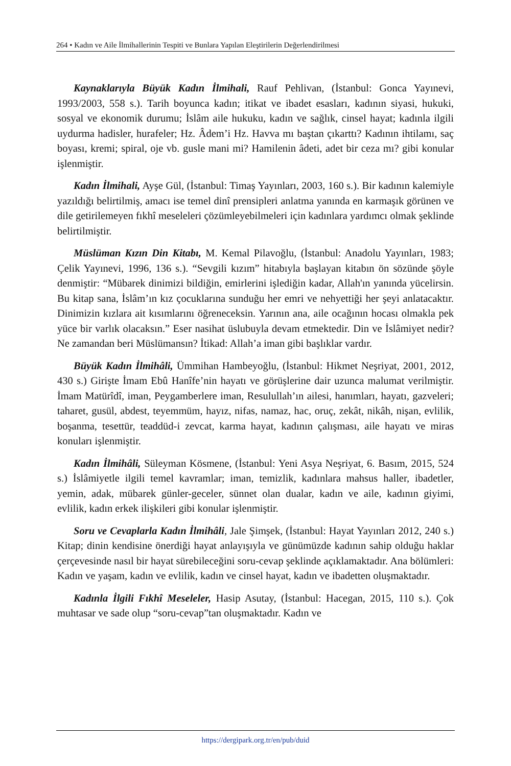264 • Kadın ve Aile İlmihallerinin Tespiti ve Bunlara Yapılan Eleştirilerin Değerlendirilmesi
Kaynaklarıyla Büyük Kadın İlmihali, Rauf Pehlivan, (İstanbul: Gonca Yayınevi, 1993/2003, 558 s.). Tarih boyunca kadın; itikat ve ibadet esasları, kadının siyasi, hukuki, sosyal ve ekonomik durumu; İslâm aile hukuku, kadın ve sağlık, cinsel hayat; kadınla ilgili uydurma hadisler, hurafeler; Hz. Âdem’i Hz. Havva mı baştan çıkarttı? Kadının ihtilamı, saç boyası, kremi; spiral, oje vb. gusle mani mi? Hamilenin âdeti, adet bir ceza mı? gibi konular işlenmiştir.
Kadın İlmihali, Ayşe Gül, (İstanbul: Timaş Yayınları, 2003, 160 s.). Bir kadının kalemiyle yazıldığı belirtilmiş, amacı ise temel dinî prensipleri anlatma yanında en karmaşık görünen ve dile getirilemeyen fıkhî meseleleri çözümleyebilmeleri için kadınlara yardımcı olmak şeklinde belirtilmiştir.
Müslüman Kızın Din Kitabı, M. Kemal Pilavoğlu, (İstanbul: Anadolu Yayınları, 1983; Çelik Yayınevi, 1996, 136 s.). “Sevgili kızım” hitabıyla başlayan kitabın ön sözünde şöyle denmiştir: “Mübarek dinimizi bildiğin, emirlerini işlediğin kadar, Allah'ın yanında yücelirsin. Bu kitap sana, İslâm’ın kız çocuklarına sunduğu her emri ve nehyettiği her şeyi anlatacaktır. Dinimizin kızlara ait kısımlarını öğreneceksin. Yarının ana, aile ocağının hocası olmakla pek yüce bir varlık olacaksın.” Eser nasihat üslubuyla devam etmektedir. Din ve İslâmiyet nedir? Ne zamandan beri Müslümansın? İtikad: Allah’a iman gibi başlıklar vardır.
Büyük Kadın İlmihâli, Ümmihan Hambeyoğlu, (İstanbul: Hikmet Neşriyat, 2001, 2012, 430 s.) Girişte İmam Ebû Hanîfe’nin hayatı ve görüşlerine dair uzunca malumat verilmiştir. İmam Matürîdî, iman, Peygamberlere iman, Resulullah’ın ailesi, hanımları, hayatı, gazveleri; taharet, gusül, abdest, teyemmüm, hayız, nifas, namaz, hac, oruç, zekât, nikâh, nişan, evlilik, boşanma, tesettür, teaddüd-i zevcat, karma hayat, kadının çalışması, aile hayatı ve miras konuları işlenmiştir.
Kadın İlmihâli, Süleyman Kösmene, (İstanbul: Yeni Asya Neşriyat, 6. Basım, 2015, 524 s.) İslâmiyetle ilgili temel kavramlar; iman, temizlik, kadınlara mahsus haller, ibadetler, yemin, adak, mübarek günler-geceler, sünnet olan dualar, kadın ve aile, kadının giyimi, evlilik, kadın erkek ilişkileri gibi konular işlenmiştir.
Soru ve Cevaplarla Kadın İlmihâli, Jale Şimşek, (İstanbul: Hayat Yayınları 2012, 240 s.) Kitap; dinin kendisine önerdiği hayat anlayışıyla ve günümüzde kadının sahip olduğu haklar çerçevesinde nasıl bir hayat sürebileceğini soru-cevap şeklinde açıklamaktadır. Ana bölümleri: Kadın ve yaşam, kadın ve evlilik, kadın ve cinsel hayat, kadın ve ibadetten oluşmaktadır.
Kadınla İlgili Fıkhî Meseleler, Hasip Asutay, (İstanbul: Hacegan, 2015, 110 s.). Çok muhtasar ve sade olup “soru-cevap”tan oluşmaktadır. Kadın ve
https://dergipark.org.tr/en/pub/duid